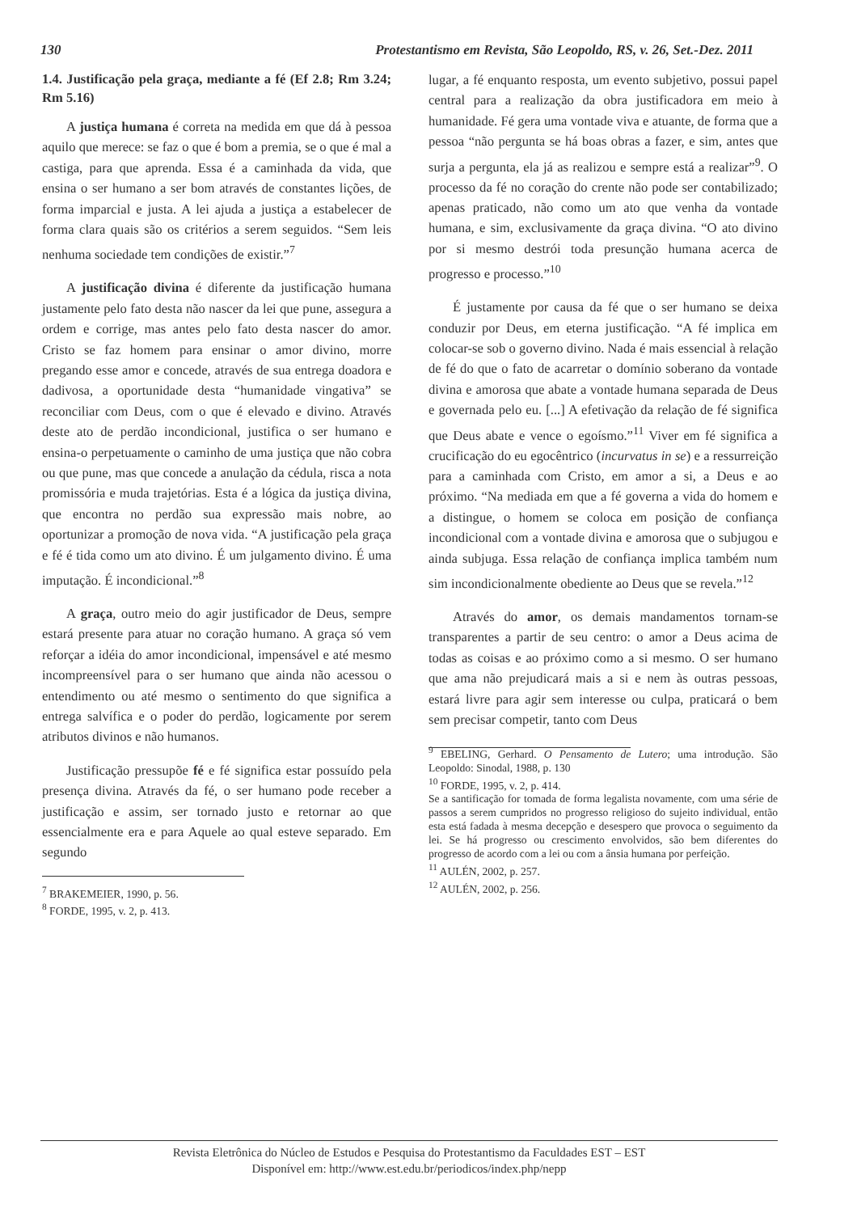130 Protestantismo em Revista, São Leopoldo, RS, v. 26, Set.-Dez. 2011
1.4. Justificação pela graça, mediante a fé (Ef 2.8; Rm 3.24; Rm 5.16)
A justiça humana é correta na medida em que dá à pessoa aquilo que merece: se faz o que é bom a premia, se o que é mal a castiga, para que aprenda. Essa é a caminhada da vida, que ensina o ser humano a ser bom através de constantes lições, de forma imparcial e justa. A lei ajuda a justiça a estabelecer de forma clara quais são os critérios a serem seguidos. “Sem leis nenhuma sociedade tem condições de existir.”<sup>7</sup>
A justificação divina é diferente da justificação humana justamente pelo fato desta não nascer da lei que pune, assegura a ordem e corrige, mas antes pelo fato desta nascer do amor. Cristo se faz homem para ensinar o amor divino, morre pregando esse amor e concede, através de sua entrega doadora e dadivosa, a oportunidade desta “humanidade vingativa” se reconciliar com Deus, com o que é elevado e divino. Através deste ato de perdão incondicional, justifica o ser humano e ensina-o perpetuamente o caminho de uma justiça que não cobra ou que pune, mas que concede a anulação da cédula, risca a nota promissória e muda trajetórias. Esta é a lógica da justiça divina, que encontra no perdão sua expressão mais nobre, ao oportunizar a promoção de nova vida. “A justificação pela graça e fé é tida como um ato divino. É um julgamento divino. É uma imputação. É incondicional.”<sup>8</sup>
A graça, outro meio do agir justificador de Deus, sempre estará presente para atuar no coração humano. A graça só vem reforçar a idéia do amor incondicional, impensável e até mesmo incompreensível para o ser humano que ainda não acessou o entendimento ou até mesmo o sentimento do que significa a entrega salvífica e o poder do perdão, logicamente por serem atributos divinos e não humanos.
Justificação pressupõe fé e fé significa estar possuído pela presença divina. Através da fé, o ser humano pode receber a justificação e assim, ser tornado justo e retornar ao que essencialmente era e para Aquele ao qual esteve separado. Em segundo
<sup>7</sup> BRAKEMEIER, 1990, p. 56.
<sup>8</sup> FORDE, 1995, v. 2, p. 413.
lugar, a fé enquanto resposta, um evento subjetivo, possui papel central para a realização da obra justificadora em meio à humanidade. Fé gera uma vontade viva e atuante, de forma que a pessoa “não pergunta se há boas obras a fazer, e sim, antes que surja a pergunta, ela já as realizou e sempre está a realizar”<sup>9</sup>. O processo da fé no coração do crente não pode ser contabilizado; apenas praticado, não como um ato que venha da vontade humana, e sim, exclusivamente da graça divina. “O ato divino por si mesmo destrói toda presunção humana acerca de progresso e processo.”<sup>10</sup>
É justamente por causa da fé que o ser humano se deixa conduzir por Deus, em eterna justificação. “A fé implica em colocar-se sob o governo divino. Nada é mais essencial à relação de fé do que o fato de acarretar o domínio soberano da vontade divina e amorosa que abate a vontade humana separada de Deus e governada pelo eu. [...] A efetivação da relação de fé significa que Deus abate e vence o egoísmo.”<sup>11</sup> Viver em fé significa a crucificação do eu egocêntrico (incurvatus in se) e a ressurreição para a caminhada com Cristo, em amor a si, a Deus e ao próximo. “Na mediada em que a fé governa a vida do homem e a distingue, o homem se coloca em posição de confiança incondicional com a vontade divina e amorosa que o subjugou e ainda subjuga. Essa relação de confiança implica também num sim incondicionalmente obediente ao Deus que se revela.”<sup>12</sup>
Através do amor, os demais mandamentos tornam-se transparentes a partir de seu centro: o amor a Deus acima de todas as coisas e ao próximo como a si mesmo. O ser humano que ama não prejudicará mais a si e nem às outras pessoas, estará livre para agir sem interesse ou culpa, praticará o bem sem precisar competir, tanto com Deus
<sup>9</sup> EBELING, Gerhard. O Pensamento de Lutero; uma introdução. São Leopoldo: Sinodal, 1988, p. 130
<sup>10</sup> FORDE, 1995, v. 2, p. 414.
Se a santificação for tomada de forma legalista novamente, com uma série de passos a serem cumpridos no progresso religioso do sujeito individual, então esta está fadada à mesma decepção e desespero que provoca o seguimento da lei. Se há progresso ou crescimento envolvidos, são bem diferentes do progresso de acordo com a lei ou com a ânsia humana por perfeição.
<sup>11</sup> AULÉN, 2002, p. 257.
<sup>12</sup> AULÉN, 2002, p. 256.
Revista Eletrônica do Núcleo de Estudos e Pesquisa do Protestantismo da Faculdades EST – EST
Disponível em: http://www.est.edu.br/periodicos/index.php/nepp